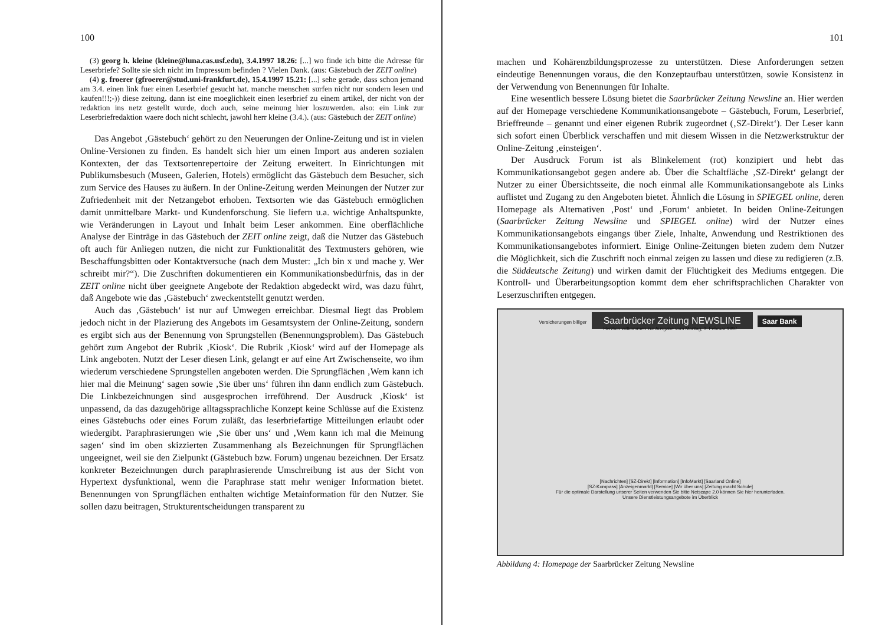100
(3) georg h. kleine (kleine@luna.cas.usf.edu), 3.4.1997 18.26: [...] wo finde ich bitte die Adresse für Leserbriefe? Sollte sie sich nicht im Impressum befinden ? Vielen Dank. (aus: Gästebuch der ZEIT online)
(4) g. froerer (gfroerer@stud.uni-frankfurt.de), 15.4.1997 15.21: [...] sehe gerade, dass schon jemand am 3.4. einen link fuer einen Leserbrief gesucht hat. manche menschen surfen nicht nur sondern lesen und kaufen!!!;-)) diese zeitung. dann ist eine moeglichkeit einen leserbrief zu einem artikel, der nicht von der redaktion ins netz gestellt wurde, doch auch, seine meinung hier loszuwerden. also: ein Link zur Leserbriefredaktion waere doch nicht schlecht, jawohl herr kleine (3.4.). (aus: Gästebuch der ZEIT online)
Das Angebot ‚Gästebuch‘ gehört zu den Neuerungen der Online-Zeitung und ist in vielen Online-Versionen zu finden. Es handelt sich hier um einen Import aus anderen sozialen Kontexten, der das Textsortenrepertoire der Zeitung erweitert. In Einrichtungen mit Publikumsbesuch (Museen, Galerien, Hotels) ermöglicht das Gästebuch dem Besucher, sich zum Service des Hauses zu äußern. In der Online-Zeitung werden Meinungen der Nutzer zur Zufriedenheit mit der Netzangebot erhoben. Textsorten wie das Gästebuch ermöglichen damit unmittelbare Markt- und Kundenforschung. Sie liefern u.a. wichtige Anhaltspunkte, wie Veränderungen in Layout und Inhalt beim Leser ankommen. Eine oberflächliche Analyse der Einträge in das Gästebuch der ZEIT online zeigt, daß die Nutzer das Gästebuch oft auch für Anliegen nutzen, die nicht zur Funktionalität des Textmusters gehören, wie Beschaffungsbitten oder Kontaktversuche (nach dem Muster: „Ich bin x und mache y. Wer schreibt mir?“). Die Zuschriften dokumentieren ein Kommunikationsbedürfnis, das in der ZEIT online nicht über geeignete Angebote der Redaktion abgedeckt wird, was dazu führt, daß Angebote wie das ‚Gästebuch‘ zweckentstellt genutzt werden.
Auch das ‚Gästebuch‘ ist nur auf Umwegen erreichbar. Diesmal liegt das Problem jedoch nicht in der Plazierung des Angebots im Gesamtsystem der Online-Zeitung, sondern es ergibt sich aus der Benennung von Sprungstellen (Benennungsproblem). Das Gästebuch gehört zum Angebot der Rubrik ‚Kiosk‘. Die Rubrik ‚Kiosk‘ wird auf der Homepage als Link angeboten. Nutzt der Leser diesen Link, gelangt er auf eine Art Zwischenseite, wo ihm wiederum verschiedene Sprungstellen angeboten werden. Die Sprungflächen ‚Wem kann ich hier mal die Meinung‘ sagen sowie ‚Sie über uns‘ führen ihn dann endlich zum Gästebuch. Die Linkbezeichnungen sind ausgesprochen irreführend. Der Ausdruck ‚Kiosk‘ ist unpassend, da das dazugehörige alltagssprachliche Konzept keine Schlüsse auf die Existenz eines Gästebuchs oder eines Forum zuläßt, das leserbriefartige Mitteilungen erlaubt oder wiedergibt. Paraphrasierungen wie ‚Sie über uns‘ und ‚Wem kann ich mal die Meinung sagen‘ sind im oben skizzierten Zusammenhang als Bezeichnungen für Sprungflächen ungeeignet, weil sie den Zielpunkt (Gästebuch bzw. Forum) ungenau bezeichnen. Der Ersatz konkreter Bezeichnungen durch paraphrasierende Umschreibung ist aus der Sicht von Hypertext dysfunktional, wenn die Paraphrase statt mehr weniger Information bietet. Benennungen von Sprungflächen enthalten wichtige Metainformation für den Nutzer. Sie sollen dazu beitragen, Strukturentscheidungen transparent zu
101
machen und Kohärenzbildungsprozesse zu unterstützen. Diese Anforderungen setzen eindeutige Benennungen voraus, die den Konzeptaufbau unterstützen, sowie Konsistenz in der Verwendung von Benennungen für Inhalte.
Eine wesentlich bessere Lösung bietet die Saarbrücker Zeitung Newsline an. Hier werden auf der Homepage verschiedene Kommunikationsangebote – Gästebuch, Forum, Leserbrief, Brieffreunde – genannt und einer eigenen Rubrik zugeordnet (‚SZ-Direkt‘). Der Leser kann sich sofort einen Überblick verschaffen und mit diesem Wissen in die Netzwerkstruktur der Online-Zeitung ‚einsteigen‘.
Der Ausdruck Forum ist als Blinkelement (rot) konzipiert und hebt das Kommunikationsangebot gegen andere ab. Über die Schaltfläche ‚SZ-Direkt‘ gelangt der Nutzer zu einer Übersichtsseite, die noch einmal alle Kommunikationsangebote als Links auflistet und Zugang zu den Angeboten bietet. Ähnlich die Lösung in SPIEGEL online, deren Homepage als Alternativen ‚Post‘ und ‚Forum‘ anbietet. In beiden Online-Zeitungen (Saarbrücker Zeitung Newsline und SPIEGEL online) wird der Nutzer eines Kommunikationsangebots eingangs über Ziele, Inhalte, Anwendung und Restriktionen des Kommunikationsangebotes informiert. Einige Online-Zeitungen bieten zudem dem Nutzer die Möglichkeit, sich die Zuschrift noch einmal zeigen zu lassen und diese zu redigieren (z.B. die Süddeutsche Zeitung) und wirken damit der Flüchtigkeit des Mediums entgegen. Die Kontroll- und Überarbeitungsoption kommt dem eher schriftsprachlichen Charakter von Leserzuschriften entgegen.
Versicherungen billiger Saarbrücker Zeitung NEWSLINE Saar Bank
Herzlich willkommen zur Ausgabe vom Montag, 3. Februar 1997
[Nachrichten] [SZ-Direkt] [Information] [InfoMarkt] [Saarland Online]
[SZ-Kompass] [Anzeigenmarkt] [Service] [Wir über uns] [Zeitung macht Schule]
Für die optimale Darstellung unserer Seiten verwenden Sie bitte Netscape 2.0 können Sie hier herunterladen.
Unsere Dienstleistungsangebote im Überblick
Abbildung 4: Homepage der Saarbrücker Zeitung Newsline